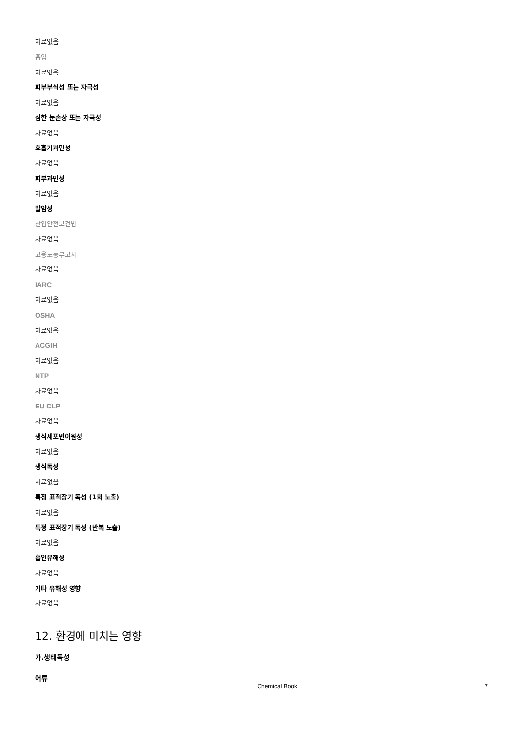자료없음
흡입
자료없음
피부부식성 또는 자극성
자료없음
심한 눈손상 또는 자극성
자료없음
호흡기과민성
자료없음
피부과민성
자료없음
발암성
산업안전보건법
자료없음
고용노동부고시
자료없음
IARC
자료없음
OSHA
자료없음
ACGIH
자료없음
NTP
자료없음
EU CLP
자료없음
생식세포변이원성
자료없음
생식독성
자료없음
특정 표적장기 독성 (1회 노출)
자료없음
특정 표적장기 독성 (반복 노출)
자료없음
흡인유해성
자료없음
기타 유해성 영향
자료없음
12. 환경에 미치는 영향
가.생태독성
어류
Chemical Book 7